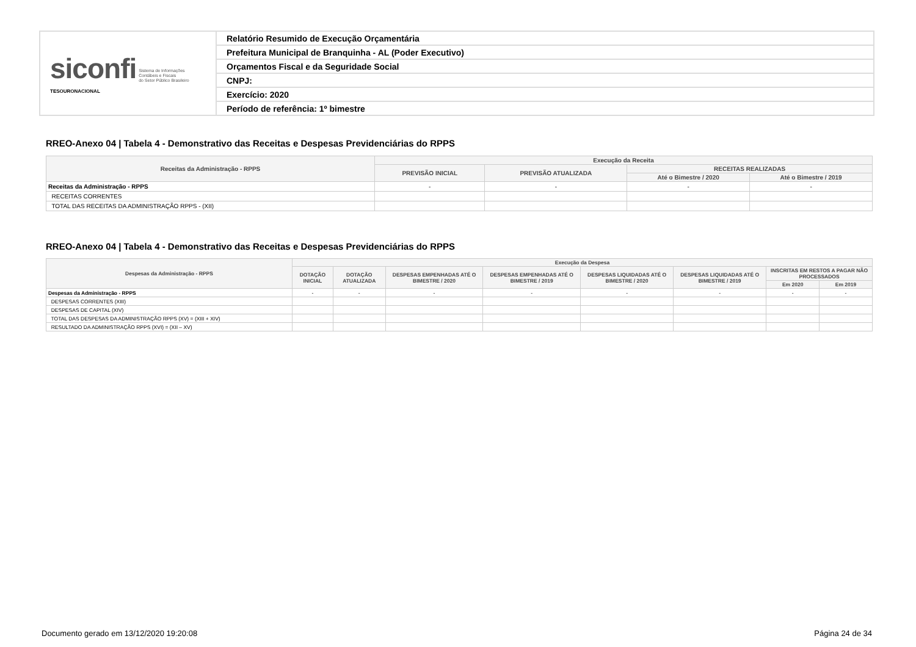| siconfi Sistema de Informações Contábeis e Fiscais do Setor Público Brasileiro TESOURONACIONAL | Relatório Resumido de Execução Orçamentária |
| | Prefeitura Municipal de Branquinha - AL (Poder Executivo) |
| | Orçamentos Fiscal e da Seguridade Social |
| | CNPJ: |
| | Exercício: 2020 |
| | Período de referência: 1º bimestre |
RREO-Anexo 04 | Tabela 4 - Demonstrativo das Receitas e Despesas Previdenciárias do RPPS
| Receitas da Administração - RPPS | Execução da Receita | | | |
| --- | --- | --- | --- | --- |
| | PREVISÃO INICIAL | PREVISÃO ATUALIZADA | RECEITAS REALIZADAS | |
| | | | Até o Bimestre / 2020 | Até o Bimestre / 2019 |
| Receitas da Administração - RPPS | - | - | - | - |
| RECEITAS CORRENTES | | | | |
| TOTAL DAS RECEITAS DA ADMINISTRAÇÃO RPPS - (XII) | | | | |
RREO-Anexo 04 | Tabela 4 - Demonstrativo das Receitas e Despesas Previdenciárias do RPPS
| Despesas da Administração - RPPS | Execução da Despesa | | | | | | | |
| --- | --- | --- | --- | --- | --- | --- | --- | --- |
| | DOTAÇÃO INICIAL | DOTAÇÃO ATUALIZADA | DESPESAS EMPENHADAS ATÉ O BIMESTRE / 2020 | DESPESAS EMPENHADAS ATÉ O BIMESTRE / 2019 | DESPESAS LIQUIDADAS ATÉ O BIMESTRE / 2020 | DESPESAS LIQUIDADAS ATÉ O BIMESTRE / 2019 | INSCRITAS EM RESTOS A PAGAR NÃO PROCESSADOS | |
| | | | | | | | Em 2020 | Em 2019 |
| Despesas da Administração - RPPS | - | - | - | - | - | - | - | - |
| DESPESAS CORRENTES (XIII) | | | | | | | | |
| DESPESAS DE CAPITAL (XIV) | | | | | | | | |
| TOTAL DAS DESPESAS DA ADMINISTRAÇÃO RPPS (XV) = (XIII + XIV) | | | | | | | | |
| RESULTADO DA ADMINISTRAÇÃO RPPS (XVI) = (XII – XV) | | | | | | | | |
Documento gerado em 13/12/2020 19:20:08
Página 24 de 34